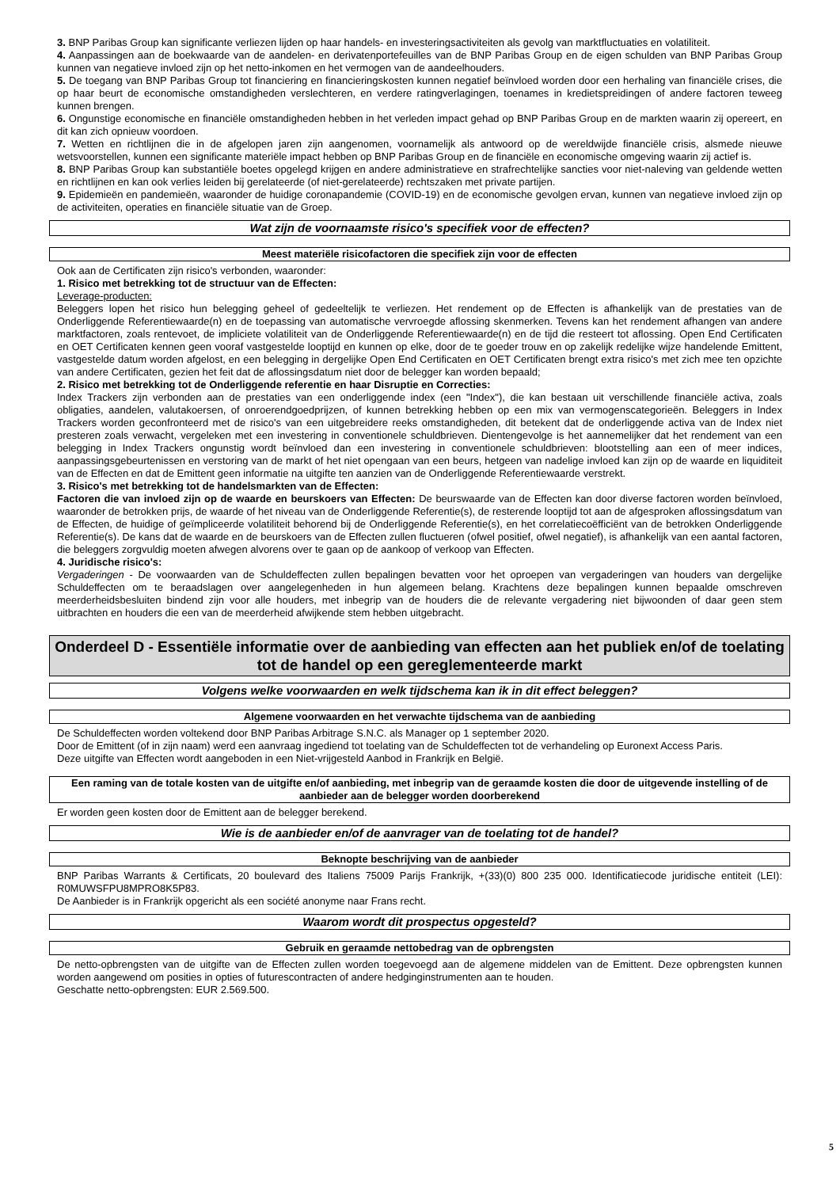3. BNP Paribas Group kan significante verliezen lijden op haar handels- en investeringsactiviteiten als gevolg van marktfluctuaties en volatiliteit.
4. Aanpassingen aan de boekwaarde van de aandelen- en derivatenportefeuilles van de BNP Paribas Group en de eigen schulden van BNP Paribas Group kunnen van negatieve invloed zijn op het netto-inkomen en het vermogen van de aandeelhouders.
5. De toegang van BNP Paribas Group tot financiering en financieringskosten kunnen negatief beïnvloed worden door een herhaling van financiële crises, die op haar beurt de economische omstandigheden verslechteren, en verdere ratingverlagingen, toenames in kredietspreidingen of andere factoren teweeg kunnen brengen.
6. Ongunstige economische en financiële omstandigheden hebben in het verleden impact gehad op BNP Paribas Group en de markten waarin zij opereert, en dit kan zich opnieuw voordoen.
7. Wetten en richtlijnen die in de afgelopen jaren zijn aangenomen, voornamelijk als antwoord op de wereldwijde financiële crisis, alsmede nieuwe wetsvoorstellen, kunnen een significante materiële impact hebben op BNP Paribas Group en de financiële en economische omgeving waarin zij actief is.
8. BNP Paribas Group kan substantiële boetes opgelegd krijgen en andere administratieve en strafrechtelijke sancties voor niet-naleving van geldende wetten en richtlijnen en kan ook verlies leiden bij gerelateerde (of niet-gerelateerde) rechtszaken met private partijen.
9. Epidemieën en pandemieën, waaronder de huidige coronapandemie (COVID-19) en de economische gevolgen ervan, kunnen van negatieve invloed zijn op de activiteiten, operaties en financiële situatie van de Groep.
Wat zijn de voornaamste risico's specifiek voor de effecten?
Meest materiële risicofactoren die specifiek zijn voor de effecten
Ook aan de Certificaten zijn risico's verbonden, waaronder:
1. Risico met betrekking tot de structuur van de Effecten:
Leverage-producten:
Beleggers lopen het risico hun belegging geheel of gedeeltelijk te verliezen. Het rendement op de Effecten is afhankelijk van de prestaties van de Onderliggende Referentiewaarde(n) en de toepassing van automatische vervroegde aflossing skenmerken. Tevens kan het rendement afhangen van andere marktfactoren, zoals rentevoet, de impliciete volatiliteit van de Onderliggende Referentiewaarde(n) en de tijd die resteert tot aflossing. Open End Certificaten en OET Certificaten kennen geen vooraf vastgestelde looptijd en kunnen op elke, door de te goeder trouw en op zakelijk redelijke wijze handelende Emittent, vastgestelde datum worden afgelost, en een belegging in dergelijke Open End Certificaten en OET Certificaten brengt extra risico's met zich mee ten opzichte van andere Certificaten, gezien het feit dat de aflossingsdatum niet door de belegger kan worden bepaald;
2. Risico met betrekking tot de Onderliggende referentie en haar Disruptie en Correcties:
Index Trackers zijn verbonden aan de prestaties van een onderliggende index (een "Index"), die kan bestaan uit verschillende financiële activa, zoals obligaties, aandelen, valutakoersen, of onroerendgoedprijzen, of kunnen betrekking hebben op een mix van vermogenscategorieën. Beleggers in Index Trackers worden geconfronteerd met de risico's van een uitgebreidere reeks omstandigheden, dit betekent dat de onderliggende activa van de Index niet presteren zoals verwacht, vergeleken met een investering in conventionele schuldbrieven. Dientengevolge is het aannemelijker dat het rendement van een belegging in Index Trackers ongunstig wordt beïnvloed dan een investering in conventionele schuldbrieven: blootstelling aan een of meer indices, aanpassingsgebeurtenissen en verstoring van de markt of het niet opengaan van een beurs, hetgeen van nadelige invloed kan zijn op de waarde en liquiditeit van de Effecten en dat de Emittent geen informatie na uitgifte ten aanzien van de Onderliggende Referentiewaarde verstrekt.
3. Risico's met betrekking tot de handelsmarkten van de Effecten:
Factoren die van invloed zijn op de waarde en beurskoers van Effecten: De beurswaarde van de Effecten kan door diverse factoren worden beïnvloed, waaronder de betrokken prijs, de waarde of het niveau van de Onderliggende Referentie(s), de resterende looptijd tot aan de afgesproken aflossingsdatum van de Effecten, de huidige of geïmpliceerde volatiliteit behorend bij de Onderliggende Referentie(s), en het correlatiecoëfficiënt van de betrokken Onderliggende Referentie(s). De kans dat de waarde en de beurskoers van de Effecten zullen fluctueren (ofwel positief, ofwel negatief), is afhankelijk van een aantal factoren, die beleggers zorgvuldig moeten afwegen alvorens over te gaan op de aankoop of verkoop van Effecten.
4. Juridische risico's:
Vergaderingen - De voorwaarden van de Schuldeffecten zullen bepalingen bevatten voor het oproepen van vergaderingen van houders van dergelijke Schuldeffecten om te beraadslagen over aangelegenheden in hun algemeen belang. Krachtens deze bepalingen kunnen bepaalde omschreven meerderheidsbesluiten bindend zijn voor alle houders, met inbegrip van de houders die de relevante vergadering niet bijwoonden of daar geen stem uitbrachten en houders die een van de meerderheid afwijkende stem hebben uitgebracht.
Onderdeel D - Essentiële informatie over de aanbieding van effecten aan het publiek en/of de toelating tot de handel op een gereglementeerde markt
Volgens welke voorwaarden en welk tijdschema kan ik in dit effect beleggen?
Algemene voorwaarden en het verwachte tijdschema van de aanbieding
De Schuldeffecten worden voltekend door BNP Paribas Arbitrage S.N.C. als Manager op 1 september 2020.
Door de Emittent (of in zijn naam) werd een aanvraag ingediend tot toelating van de Schuldeffecten tot de verhandeling op Euronext Access Paris.
Deze uitgifte van Effecten wordt aangeboden in een Niet-vrijgesteld Aanbod in Frankrijk en België.
Een raming van de totale kosten van de uitgifte en/of aanbieding, met inbegrip van de geraamde kosten die door de uitgevende instelling of de aanbieder aan de belegger worden doorberekend
Er worden geen kosten door de Emittent aan de belegger berekend.
Wie is de aanbieder en/of de aanvrager van de toelating tot de handel?
Beknopte beschrijving van de aanbieder
BNP Paribas Warrants & Certificats, 20 boulevard des Italiens 75009 Parijs Frankrijk, +(33)(0) 800 235 000. Identificatiecode juridische entiteit (LEI): R0MUWSFPU8MPRO8K5P83.
De Aanbieder is in Frankrijk opgericht als een société anonyme naar Frans recht.
Waarom wordt dit prospectus opgesteld?
Gebruik en geraamde nettobedrag van de opbrengsten
De netto-opbrengsten van de uitgifte van de Effecten zullen worden toegevoegd aan de algemene middelen van de Emittent. Deze opbrengsten kunnen worden aangewend om posities in opties of futurescontracten of andere hedginginstrumenten aan te houden.
Geschatte netto-opbrengsten: EUR 2.569.500.
5